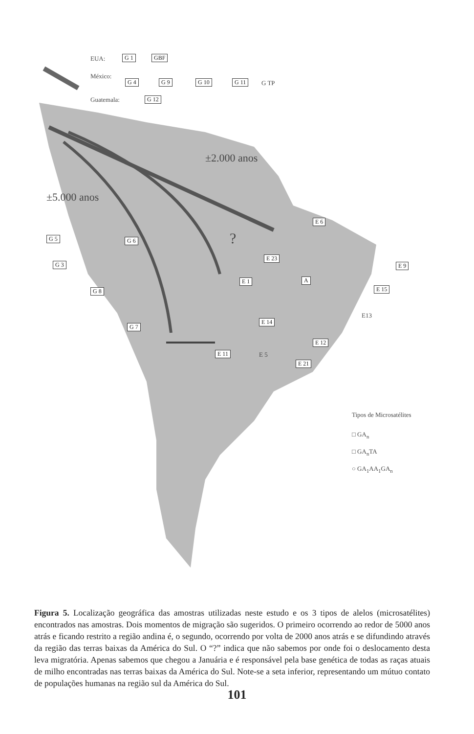EUA: G 1 GBF
México:
G 4 G 9 G 10 G 11 G TP
Guatemala: G 12
±2.000 anos
±5.000 anos
?
G 5 G 6
E 6
G 3
E 23
E 9
E 1 A
E 15
G 8
E13
G 7
E 14
E 12
E 11 E 5
E 21
Tipos de Microsatélites
□ GA<sub>n</sub>
□ GA<sub>n</sub>TA
○ GA<sub>1</sub>AA<sub>1</sub>GA<sub>n</sub>
Figura 5. Localização geográfica das amostras utilizadas neste estudo e os 3 tipos de alelos (microsatélites) encontrados nas amostras. Dois momentos de migração são sugeridos. O primeiro ocorrendo ao redor de 5000 anos atrás e ficando restrito a região andina é, o segundo, ocorrendo por volta de 2000 anos atrás e se difundindo através da região das terras baixas da América do Sul. O “?” indica que não sabemos por onde foi o deslocamento desta leva migratória. Apenas sabemos que chegou a Januária e é responsável pela base genética de todas as raças atuais de milho encontradas nas terras baixas da América do Sul. Note-se a seta inferior, representando um mútuo contato de populações humanas na região sul da América do Sul.
101